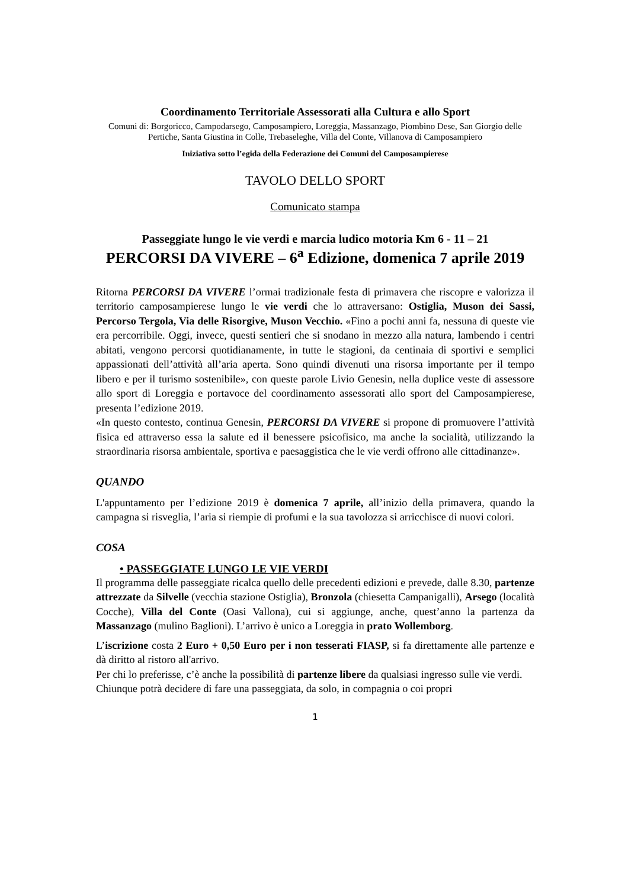Coordinamento Territoriale Assessorati alla Cultura e allo Sport
Comuni di: Borgoricco, Campodarsego, Camposampiero, Loreggia, Massanzago, Piombino Dese, San Giorgio delle Pertiche, Santa Giustina in Colle, Trebaseleghe, Villa del Conte, Villanova di Camposampiero
Iniziativa sotto l’egida della Federazione dei Comuni del Camposampierese
TAVOLO DELLO SPORT
Comunicato stampa
Passeggiate lungo le vie verdi e marcia ludico motoria Km 6 - 11 – 21
PERCORSI DA VIVERE – 6<sup>a</sup> Edizione, domenica 7 aprile 2019
Ritorna PERCORSI DA VIVERE l’ormai tradizionale festa di primavera che riscopre e valorizza il territorio camposampierese lungo le vie verdi che lo attraversano: Ostiglia, Muson dei Sassi, Percorso Tergola, Via delle Risorgive, Muson Vecchio. «Fino a pochi anni fa, nessuna di queste vie era percorribile. Oggi, invece, questi sentieri che si snodano in mezzo alla natura, lambendo i centri abitati, vengono percorsi quotidianamente, in tutte le stagioni, da centinaia di sportivi e semplici appassionati dell’attività all’aria aperta. Sono quindi divenuti una risorsa importante per il tempo libero e per il turismo sostenibile», con queste parole Livio Genesin, nella duplice veste di assessore allo sport di Loreggia e portavoce del coordinamento assessorati allo sport del Camposampierese, presenta l’edizione 2019.
«In questo contesto, continua Genesin, PERCORSI DA VIVERE si propone di promuovere l’attività fisica ed attraverso essa la salute ed il benessere psicofisico, ma anche la socialità, utilizzando la straordinaria risorsa ambientale, sportiva e paesaggistica che le vie verdi offrono alle cittadinanze».
QUANDO
L'appuntamento per l’edizione 2019 è domenica 7 aprile, all’inizio della primavera, quando la campagna si risveglia, l’aria si riempie di profumi e la sua tavolozza si arricchisce di nuovi colori.
COSA
• PASSEGGIATE LUNGO LE VIE VERDI
Il programma delle passeggiate ricalca quello delle precedenti edizioni e prevede, dalle 8.30, partenze attrezzate da Silvelle (vecchia stazione Ostiglia), Bronzola (chiesetta Campanigalli), Arsego (località Cocche), Villa del Conte (Oasi Vallona), cui si aggiunge, anche, quest’anno la partenza da Massanzago (mulino Baglioni). L’arrivo è unico a Loreggia in prato Wollemborg.
L’iscrizione costa 2 Euro + 0,50 Euro per i non tesserati FIASP, si fa direttamente alle partenze e dà diritto al ristoro all'arrivo.
Per chi lo preferisse, c’è anche la possibilità di partenze libere da qualsiasi ingresso sulle vie verdi.
Chiunque potrà decidere di fare una passeggiata, da solo, in compagnia o coi propri
1